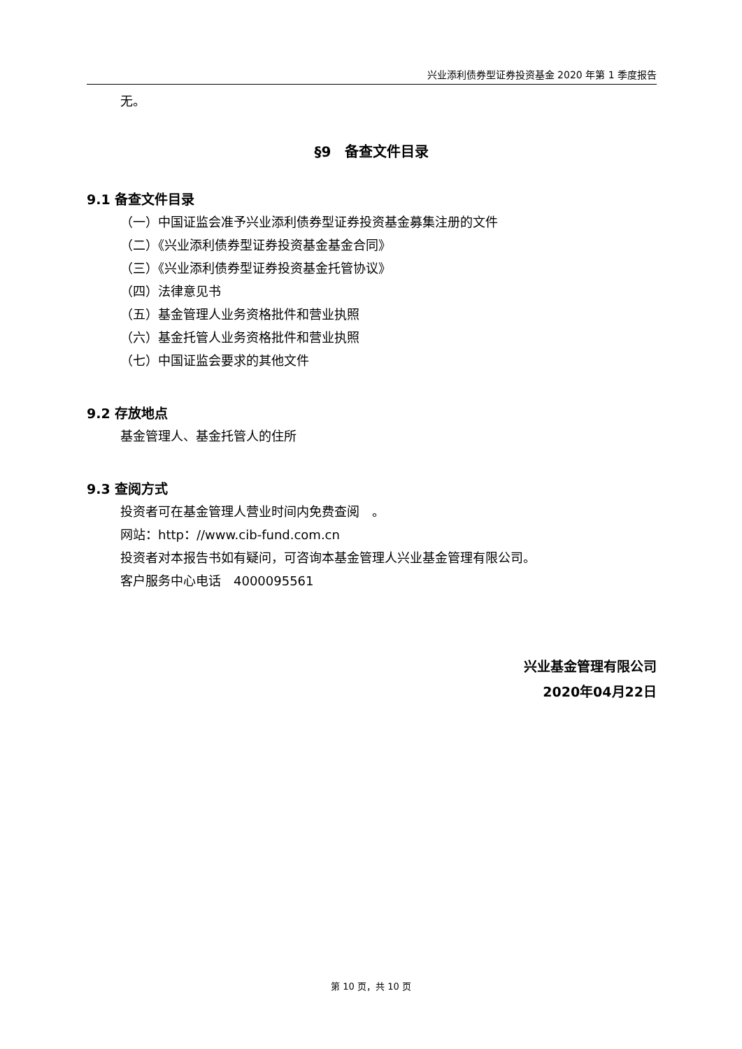兴业添利债券型证券投资基金 2020 年第 1 季度报告
无。
§9　备查文件目录
9.1 备查文件目录
（一）中国证监会准予兴业添利债券型证券投资基金募集注册的文件
（二）《兴业添利债券型证券投资基金基金合同》
（三）《兴业添利债券型证券投资基金托管协议》
（四）法律意见书
（五）基金管理人业务资格批件和营业执照
（六）基金托管人业务资格批件和营业执照
（七）中国证监会要求的其他文件
9.2 存放地点
基金管理人、基金托管人的住所
9.3 查阅方式
投资者可在基金管理人营业时间内免费查阅　。
网站：http：//www.cib-fund.com.cn
投资者对本报告书如有疑问，可咨询本基金管理人兴业基金管理有限公司。
客户服务中心电话　4000095561
兴业基金管理有限公司
2020年04月22日
第 10 页，共 10 页